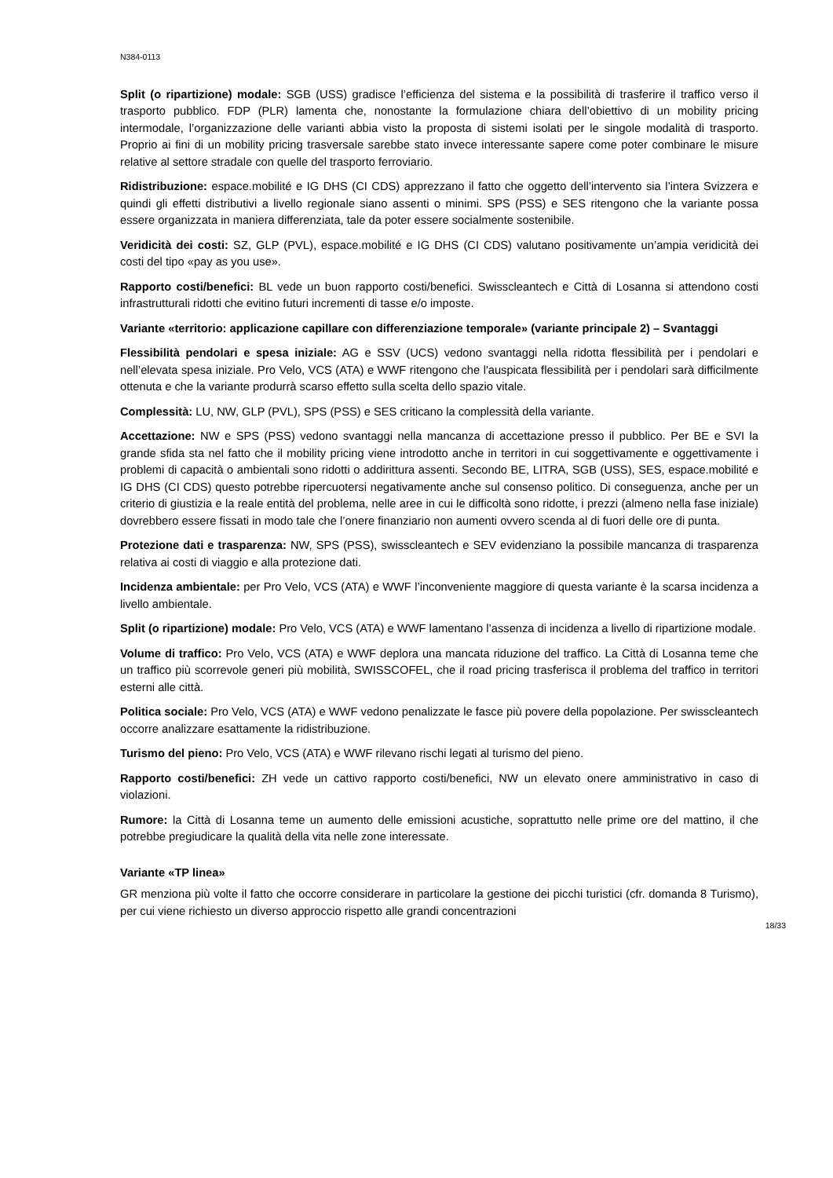N384-0113
Split (o ripartizione) modale: SGB (USS) gradisce l’efficienza del sistema e la possibilità di trasferire il traffico verso il trasporto pubblico. FDP (PLR) lamenta che, nonostante la formulazione chiara dell’obiettivo di un mobility pricing intermodale, l’organizzazione delle varianti abbia visto la proposta di sistemi isolati per le singole modalità di trasporto. Proprio ai fini di un mobility pricing trasversale sarebbe stato invece interessante sapere come poter combinare le misure relative al settore stradale con quelle del trasporto ferroviario.
Ridistribuzione: espace.mobilité e IG DHS (CI CDS) apprezzano il fatto che oggetto dell’intervento sia l’intera Svizzera e quindi gli effetti distributivi a livello regionale siano assenti o minimi. SPS (PSS) e SES ritengono che la variante possa essere organizzata in maniera differenziata, tale da poter essere socialmente sostenibile.
Veridicità dei costi: SZ, GLP (PVL), espace.mobilité e IG DHS (CI CDS) valutano positivamente un’ampia veridicità dei costi del tipo «pay as you use».
Rapporto costi/benefici: BL vede un buon rapporto costi/benefici. Swisscleantech e Città di Losanna si attendono costi infrastrutturali ridotti che evitino futuri incrementi di tasse e/o imposte.
Variante «territorio: applicazione capillare con differenziazione temporale» (variante principale 2) – Svantaggi
Flessibilità pendolari e spesa iniziale: AG e SSV (UCS) vedono svantaggi nella ridotta flessibilità per i pendolari e nell’elevata spesa iniziale. Pro Velo, VCS (ATA) e WWF ritengono che l'auspicata flessibilità per i pendolari sarà difficilmente ottenuta e che la variante produrrà scarso effetto sulla scelta dello spazio vitale.
Complessità: LU, NW, GLP (PVL), SPS (PSS) e SES criticano la complessità della variante.
Accettazione: NW e SPS (PSS) vedono svantaggi nella mancanza di accettazione presso il pubblico. Per BE e SVI la grande sfida sta nel fatto che il mobility pricing viene introdotto anche in territori in cui soggettivamente e oggettivamente i problemi di capacità o ambientali sono ridotti o addirittura assenti. Secondo BE, LITRA, SGB (USS), SES, espace.mobilité e IG DHS (CI CDS) questo potrebbe ripercuotersi negativamente anche sul consenso politico. Di conseguenza, anche per un criterio di giustizia e la reale entità del problema, nelle aree in cui le difficoltà sono ridotte, i prezzi (almeno nella fase iniziale) dovrebbero essere fissati in modo tale che l’onere finanziario non aumenti ovvero scenda al di fuori delle ore di punta.
Protezione dati e trasparenza: NW, SPS (PSS), swisscleantech e SEV evidenziano la possibile mancanza di trasparenza relativa ai costi di viaggio e alla protezione dati.
Incidenza ambientale: per Pro Velo, VCS (ATA) e WWF l’inconveniente maggiore di questa variante è la scarsa incidenza a livello ambientale.
Split (o ripartizione) modale: Pro Velo, VCS (ATA) e WWF lamentano l’assenza di incidenza a livello di ripartizione modale.
Volume di traffico: Pro Velo, VCS (ATA) e WWF deplora una mancata riduzione del traffico. La Città di Losanna teme che un traffico più scorrevole generi più mobilità, SWISSCOFEL, che il road pricing trasferisca il problema del traffico in territori esterni alle città.
Politica sociale: Pro Velo, VCS (ATA) e WWF vedono penalizzate le fasce più povere della popolazione. Per swisscleantech occorre analizzare esattamente la ridistribuzione.
Turismo del pieno: Pro Velo, VCS (ATA) e WWF rilevano rischi legati al turismo del pieno.
Rapporto costi/benefici: ZH vede un cattivo rapporto costi/benefici, NW un elevato onere amministrativo in caso di violazioni.
Rumore: la Città di Losanna teme un aumento delle emissioni acustiche, soprattutto nelle prime ore del mattino, il che potrebbe pregiudicare la qualità della vita nelle zone interessate.
Variante «TP linea»
GR menziona più volte il fatto che occorre considerare in particolare la gestione dei picchi turistici (cfr. domanda 8 Turismo), per cui viene richiesto un diverso approccio rispetto alle grandi concentrazioni
18/33